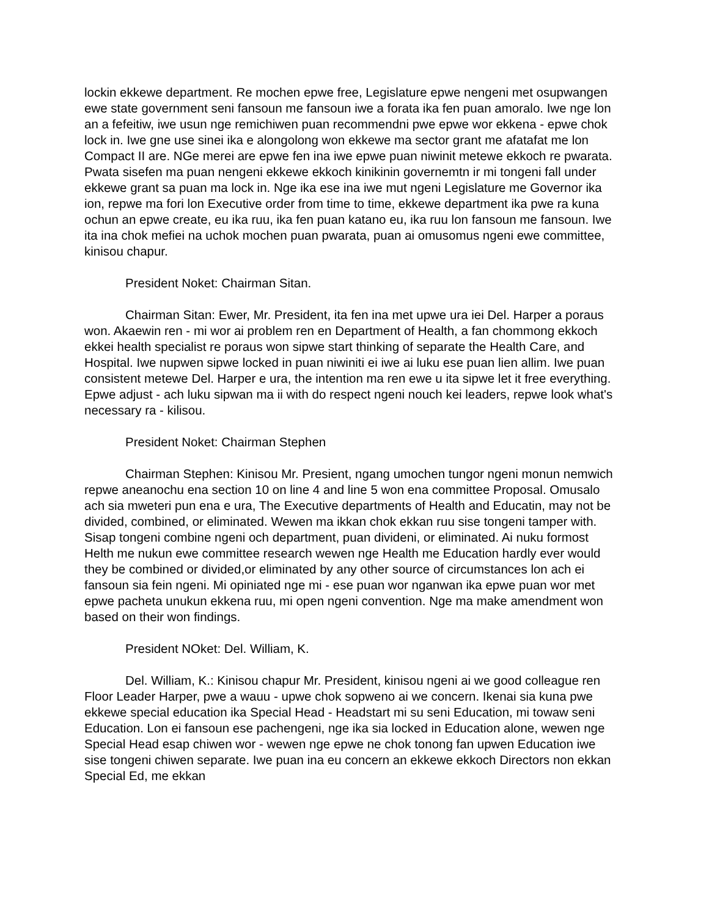lockin ekkewe department. Re mochen epwe free, Legislature epwe nengeni met osupwangen ewe state government seni fansoun me fansoun iwe a forata ika fen puan amoralo. Iwe nge lon an a fefeitiw, iwe usun nge remichiwen puan recommendni pwe epwe wor ekkena - epwe chok lock in. Iwe gne use sinei ika e alongolong won ekkewe ma sector grant me afatafat me lon Compact II are. NGe merei are epwe fen ina iwe epwe puan niwinit metewe ekkoch re pwarata. Pwata sisefen ma puan nengeni ekkewe ekkoch kinikinin governemtn ir mi tongeni fall under ekkewe grant sa puan ma lock in. Nge ika ese ina iwe mut ngeni Legislature me Governor ika ion, repwe ma fori lon Executive order from time to time, ekkewe department ika pwe ra kuna ochun an epwe create, eu ika ruu, ika fen puan katano eu, ika ruu lon fansoun me fansoun. Iwe ita ina chok mefiei na uchok mochen puan pwarata, puan ai omusomus ngeni ewe committee, kinisou chapur.
President Noket: Chairman Sitan.
Chairman Sitan: Ewer, Mr. President, ita fen ina met upwe ura iei Del. Harper a poraus won. Akaewin ren - mi wor ai problem ren en Department of Health, a fan chommong ekkoch ekkei health specialist re poraus won sipwe start thinking of separate the Health Care, and Hospital. Iwe nupwen sipwe locked in puan niwiniti ei iwe ai luku ese puan lien allim. Iwe puan consistent metewe Del. Harper e ura, the intention ma ren ewe u ita sipwe let it free everything. Epwe adjust - ach luku sipwan ma ii with do respect ngeni nouch kei leaders, repwe look what's necessary ra - kilisou.
President Noket: Chairman Stephen
Chairman Stephen: Kinisou Mr. Presient, ngang umochen tungor ngeni monun nemwich repwe aneanochu ena section 10 on line 4 and line 5 won ena committee Proposal. Omusalo ach sia mweteri pun ena e ura, The Executive departments of Health and Educatin, may not be divided, combined, or eliminated. Wewen ma ikkan chok ekkan ruu sise tongeni tamper with. Sisap tongeni combine ngeni och department, puan divideni, or eliminated. Ai nuku formost Helth me nukun ewe committee research wewen nge Health me Education hardly ever would they be combined or divided,or eliminated by any other source of circumstances lon ach ei fansoun sia fein ngeni. Mi opiniated nge mi - ese puan wor nganwan ika epwe puan wor met epwe pacheta unukun ekkena ruu, mi open ngeni convention. Nge ma make amendment won based on their won findings.
President NOket: Del. William, K.
Del. William, K.: Kinisou chapur Mr. President, kinisou ngeni ai we good colleague ren Floor Leader Harper, pwe a wauu - upwe chok sopweno ai we concern. Ikenai sia kuna pwe ekkewe special education ika Special Head - Headstart mi su seni Education, mi towaw seni Education. Lon ei fansoun ese pachengeni, nge ika sia locked in Education alone, wewen nge Special Head esap chiwen wor - wewen nge epwe ne chok tonong fan upwen Education iwe sise tongeni chiwen separate. Iwe puan ina eu concern an ekkewe ekkoch Directors non ekkan Special Ed, me ekkan